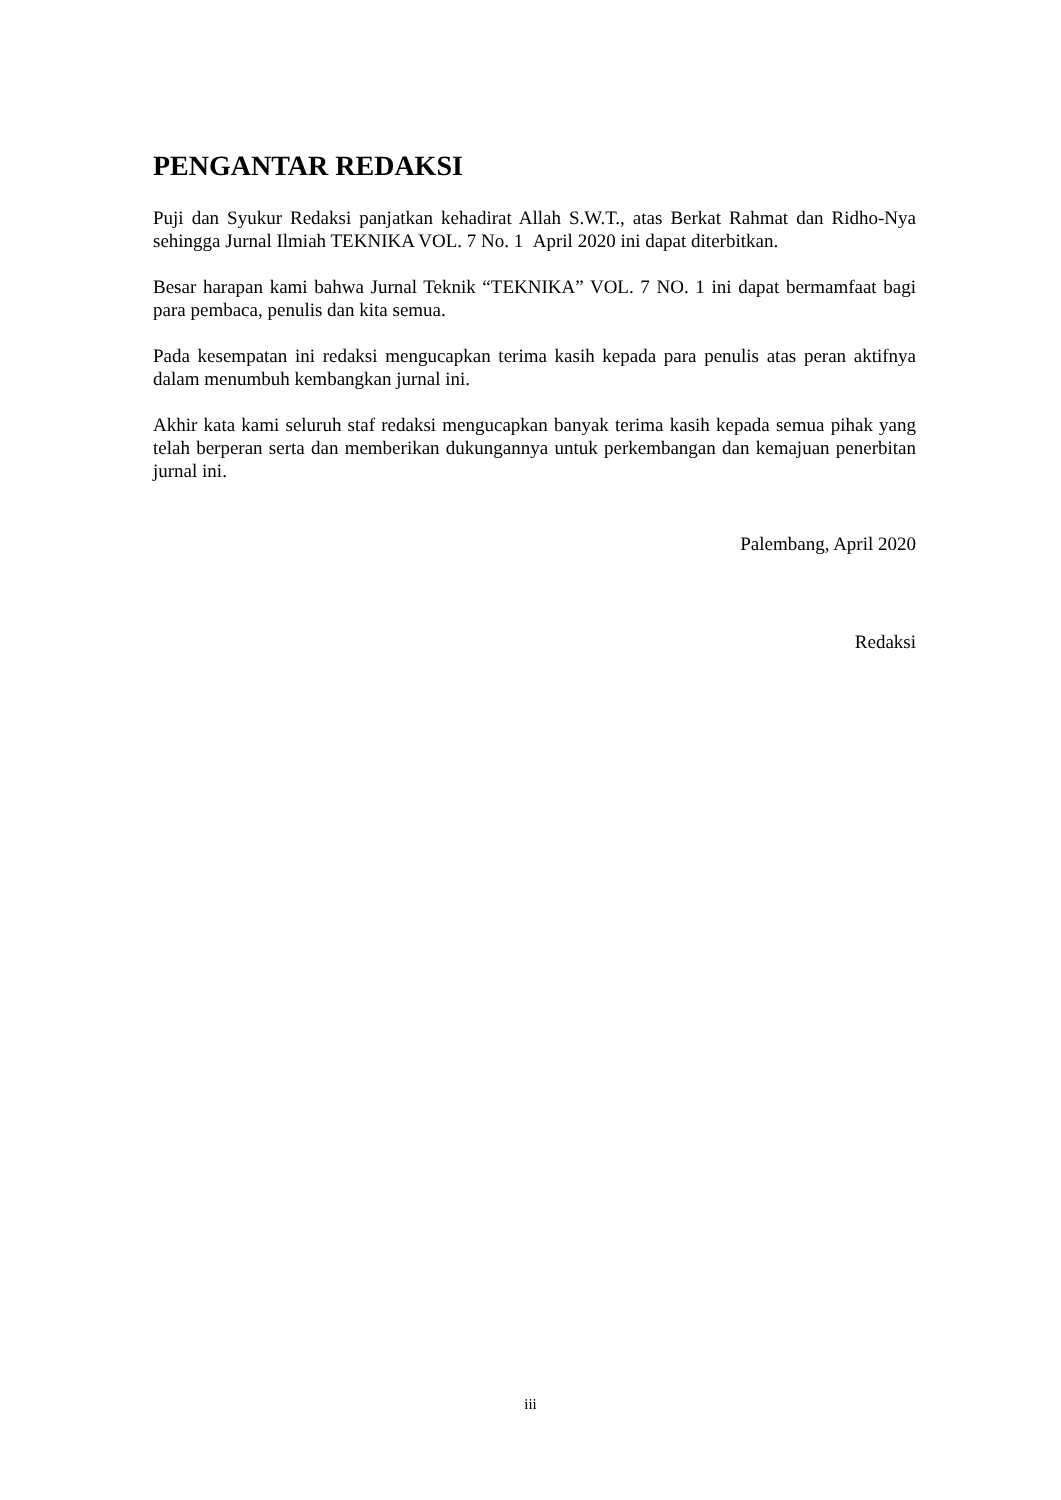PENGANTAR REDAKSI
Puji dan Syukur Redaksi panjatkan kehadirat Allah S.W.T., atas Berkat Rahmat dan Ridho-Nya sehingga Jurnal Ilmiah TEKNIKA VOL. 7 No. 1 April 2020 ini dapat diterbitkan.
Besar harapan kami bahwa Jurnal Teknik “TEKNIKA” VOL. 7 NO. 1 ini dapat bermamfaat bagi para pembaca, penulis dan kita semua.
Pada kesempatan ini redaksi mengucapkan terima kasih kepada para penulis atas peran aktifnya dalam menumbuh kembangkan jurnal ini.
Akhir kata kami seluruh staf redaksi mengucapkan banyak terima kasih kepada semua pihak yang telah berperan serta dan memberikan dukungannya untuk perkembangan dan kemajuan penerbitan jurnal ini.
Palembang, April 2020
Redaksi
iii